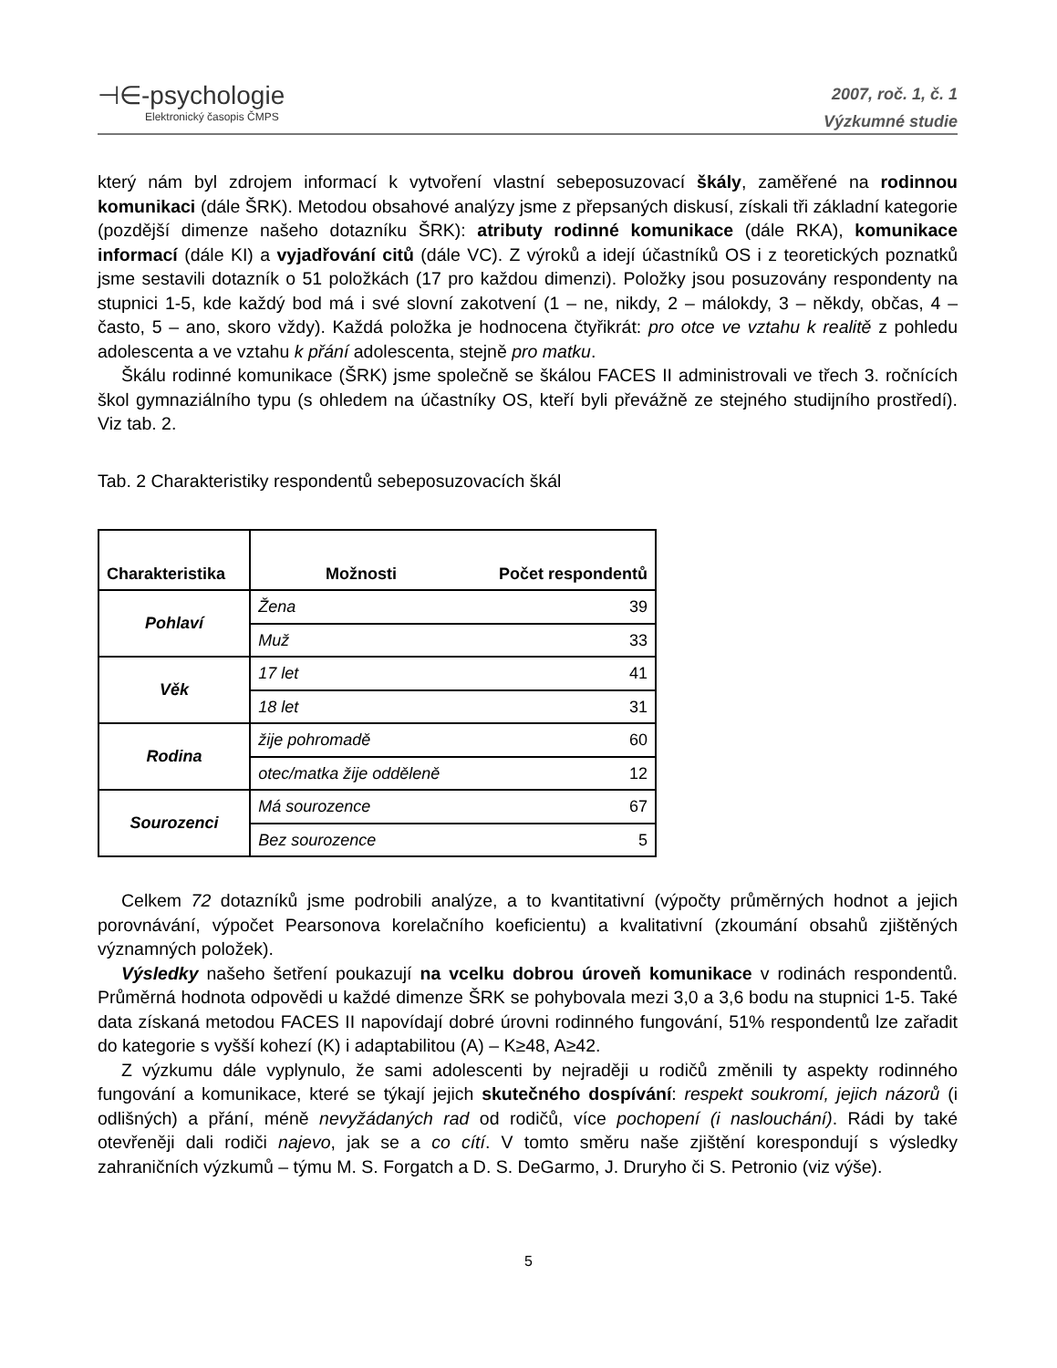⊣∈-psychologie
Elektronický časopis ČMPS
2007, roč. 1, č. 1
Výzkumné studie
který nám byl zdrojem informací k vytvoření vlastní sebeposuzovací škály, zaměřené na rodinnou komunikaci (dále ŠRK). Metodou obsahové analýzy jsme z přepsaných diskusí, získali tři základní kategorie (pozdější dimenze našeho dotazníku ŠRK): atributy rodinné komunikace (dále RKA), komunikace informací (dále KI) a vyjadřování citů (dále VC). Z výroků a idejí účastníků OS i z teoretických poznatků jsme sestavili dotazník o 51 položkách (17 pro každou dimenzi). Položky jsou posuzovány respondenty na stupnici 1-5, kde každý bod má i své slovní zakotvení (1 – ne, nikdy, 2 – málokdy, 3 – někdy, občas, 4 – často, 5 – ano, skoro vždy). Každá položka je hodnocena čtyřikrát: pro otce ve vztahu k realitě z pohledu adolescenta a ve vztahu k přání adolescenta, stejně pro matku.
Škálu rodinné komunikace (ŠRK) jsme společně se škálou FACES II administrovali ve třech 3. ročnících škol gymnaziálního typu (s ohledem na účastníky OS, kteří byli převážně ze stejného studijního prostředí). Viz tab. 2.
Tab. 2 Charakteristiky respondentů sebeposuzovacích škál
| Charakteristika | Možnosti | Počet respondentů |
| --- | --- | --- |
| Pohlaví | Žena | 39 |
| | Muž | 33 |
| Věk | 17 let | 41 |
| | 18 let | 31 |
| Rodina | žije pohromadě | 60 |
| | otec/matka žije odděleně | 12 |
| Sourozenci | Má sourozence | 67 |
| | Bez sourozence | 5 |
Celkem 72 dotazníků jsme podrobili analýze, a to kvantitativní (výpočty průměrných hodnot a jejich porovnávání, výpočet Pearsonova korelačního koeficientu) a kvalitativní (zkoumání obsahů zjištěných významných položek).
Výsledky našeho šetření poukazují na vcelku dobrou úroveň komunikace v rodinách respondentů. Průměrná hodnota odpovědi u každé dimenze ŠRK se pohybovala mezi 3,0 a 3,6 bodu na stupnici 1-5. Také data získaná metodou FACES II napovídají dobré úrovni rodinného fungování, 51% respondentů lze zařadit do kategorie s vyšší kohezí (K) i adaptabilitou (A) – K≥48, A≥42.
Z výzkumu dále vyplynulo, že sami adolescenti by nejraději u rodičů změnili ty aspekty rodinného fungování a komunikace, které se týkají jejich skutečného dospívání: respekt soukromí, jejich názorů (i odlišných) a přání, méně nevyžádaných rad od rodičů, více pochopení (i naslouchání). Rádi by také otevřeněji dali rodiči najevo, jak se a co cítí. V tomto směru naše zjištění korespondují s výsledky zahraničních výzkumů – týmu M. S. Forgatch a D. S. DeGarmo, J. Druryho či S. Petronio (viz výše).
5